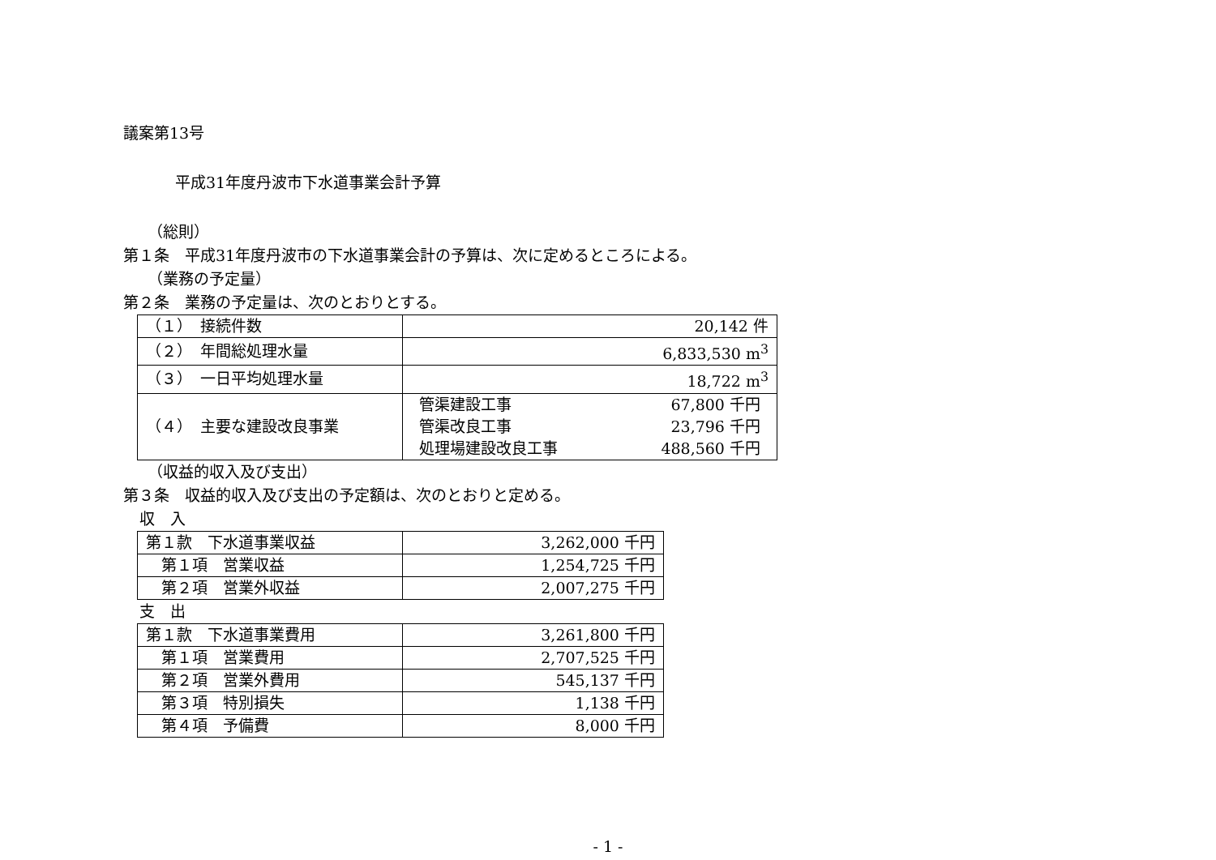議案第13号
平成31年度丹波市下水道事業会計予算
（総則）
第１条　平成31年度丹波市の下水道事業会計の予算は、次に定めるところによる。
（業務の予定量）
第２条　業務の予定量は、次のとおりとする。
| （１） 接続件数 | 20,142 件 |
| （２） 年間総処理水量 | 6,833,530 m<sup>3</sup> |
| （３） 一日平均処理水量 | 18,722 m<sup>3</sup> |
| （４） 主要な建設改良事業 | / 管渠建設工事 / 67,800 千円 / / 管渠改良工事 / 23,796 千円 / / 処理場建設改良工事 / 488,560 千円 / |
（収益的収入及び支出）
第３条　収益的収入及び支出の予定額は、次のとおりと定める。
収　入
| 第１款 下水道事業収益 | 3,262,000 千円 |
| 第１項 営業収益 | 1,254,725 千円 |
| 第２項 営業外収益 | 2,007,275 千円 |
支　出
| 第１款 下水道事業費用 | 3,261,800 千円 |
| 第１項 営業費用 | 2,707,525 千円 |
| 第２項 営業外費用 | 545,137 千円 |
| 第３項 特別損失 | 1,138 千円 |
| 第４項 予備費 | 8,000 千円 |
- 1 -